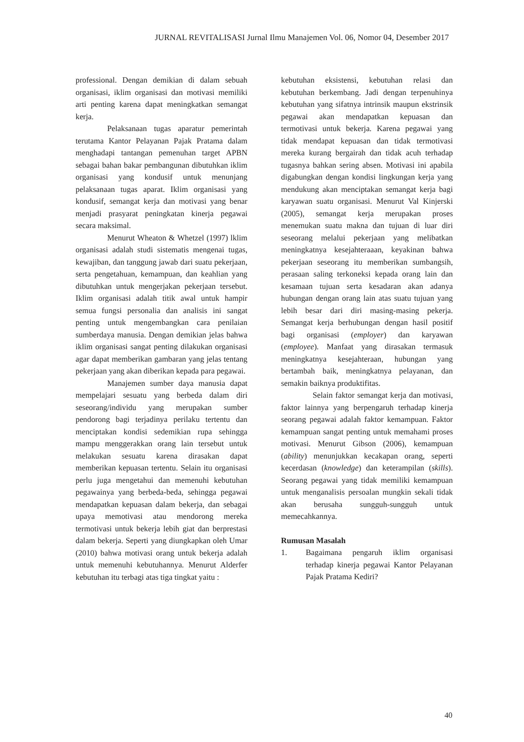JURNAL REVITALISASI Jurnal Ilmu Manajemen Vol. 06, Nomor 04, Desember 2017
professional. Dengan demikian di dalam sebuah organisasi, iklim organisasi dan motivasi memiliki arti penting karena dapat meningkatkan semangat kerja.
Pelaksanaan tugas aparatur pemerintah terutama Kantor Pelayanan Pajak Pratama dalam menghadapi tantangan pemenuhan target APBN sebagai bahan bakar pembangunan dibutuhkan iklim organisasi yang kondusif untuk menunjang pelaksanaan tugas aparat. Iklim organisasi yang kondusif, semangat kerja dan motivasi yang benar menjadi prasyarat peningkatan kinerja pegawai secara maksimal.
Menurut Wheaton & Whetzel (1997) lklim organisasi adalah studi sistematis mengenai tugas, kewajiban, dan tanggung jawab dari suatu pekerjaan, serta pengetahuan, kemampuan, dan keahlian yang dibutuhkan untuk mengerjakan pekerjaan tersebut. Iklim organisasi adalah titik awal untuk hampir semua fungsi personalia dan analisis ini sangat penting untuk mengembangkan cara penilaian sumberdaya manusia. Dengan demikian jelas bahwa iklim organisasi sangat penting dilakukan organisasi agar dapat memberikan gambaran yang jelas tentang pekerjaan yang akan diberikan kepada para pegawai.
Manajemen sumber daya manusia dapat mempelajari sesuatu yang berbeda dalam diri seseorang/individu yang merupakan sumber pendorong bagi terjadinya perilaku tertentu dan menciptakan kondisi sedemikian rupa sehingga mampu menggerakkan orang lain tersebut untuk melakukan sesuatu karena dirasakan dapat memberikan kepuasan tertentu. Selain itu organisasi perlu juga mengetahui dan memenuhi kebutuhan pegawainya yang berbeda-beda, sehingga pegawai mendapatkan kepuasan dalam bekerja, dan sebagai upaya memotivasi atau mendorong mereka termotivasi untuk bekerja lebih giat dan berprestasi dalam bekerja. Seperti yang diungkapkan oleh Umar (2010) bahwa motivasi orang untuk bekerja adalah untuk memenuhi kebutuhannya. Menurut Alderfer kebutuhan itu terbagi atas tiga tingkat yaitu :
kebutuhan eksistensi, kebutuhan relasi dan kebutuhan berkembang. Jadi dengan terpenuhinya kebutuhan yang sifatnya intrinsik maupun ekstrinsik pegawai akan mendapatkan kepuasan dan termotivasi untuk bekerja. Karena pegawai yang tidak mendapat kepuasan dan tidak termotivasi mereka kurang bergairah dan tidak acuh terhadap tugasnya bahkan sering absen. Motivasi ini apabila digabungkan dengan kondisi lingkungan kerja yang mendukung akan menciptakan semangat kerja bagi karyawan suatu organisasi. Menurut Val Kinjerski (2005), semangat kerja merupakan proses menemukan suatu makna dan tujuan di luar diri seseorang melalui pekerjaan yang melibatkan meningkatnya kesejahteraaan, keyakinan bahwa pekerjaan seseorang itu memberikan sumbangsih, perasaan saling terkoneksi kepada orang lain dan kesamaan tujuan serta kesadaran akan adanya hubungan dengan orang lain atas suatu tujuan yang lebih besar dari diri masing-masing pekerja. Semangat kerja berhubungan dengan hasil positif bagi organisasi (employer) dan karyawan (employee). Manfaat yang dirasakan termasuk meningkatnya kesejahteraan, hubungan yang bertambah baik, meningkatnya pelayanan, dan semakin baiknya produktifitas.
Selain faktor semangat kerja dan motivasi, faktor lainnya yang berpengaruh terhadap kinerja seorang pegawai adalah faktor kemampuan. Faktor kemampuan sangat penting untuk memahami proses motivasi. Menurut Gibson (2006), kemampuan (ability) menunjukkan kecakapan orang, seperti kecerdasan (knowledge) dan keterampilan (skills). Seorang pegawai yang tidak memiliki kemampuan untuk menganalisis persoalan mungkin sekali tidak akan berusaha sungguh-sungguh untuk memecahkannya.
Rumusan Masalah
1. Bagaimana pengaruh iklim organisasi terhadap kinerja pegawai Kantor Pelayanan Pajak Pratama Kediri?
40